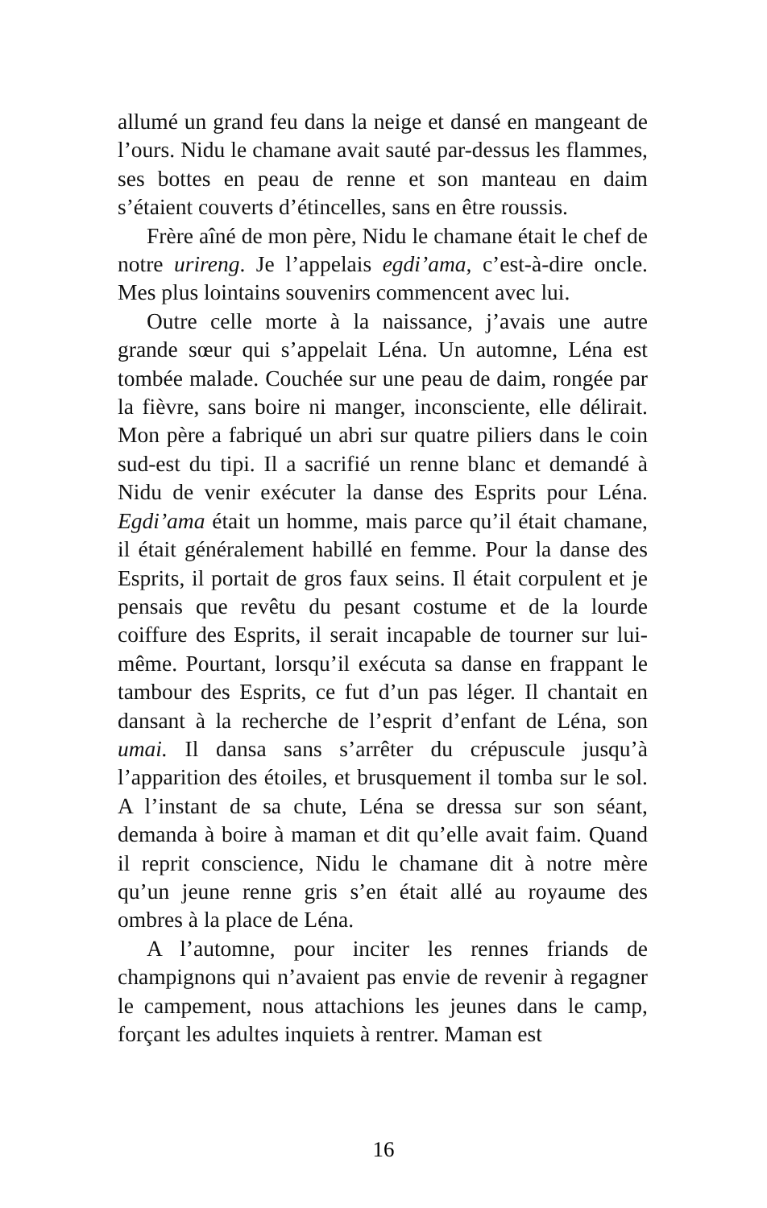allumé un grand feu dans la neige et dansé en mangeant de l’ours. Nidu le chamane avait sauté par-dessus les flammes, ses bottes en peau de renne et son manteau en daim s’étaient couverts d’étincelles, sans en être roussis.
Frère aîné de mon père, Nidu le chamane était le chef de notre urireng. Je l’appelais egdi’ama, c’est-à-dire oncle. Mes plus lointains souvenirs commencent avec lui.
Outre celle morte à la naissance, j’avais une autre grande sœur qui s’appelait Léna. Un automne, Léna est tombée malade. Couchée sur une peau de daim, rongée par la fièvre, sans boire ni manger, inconsciente, elle délirait. Mon père a fabriqué un abri sur quatre piliers dans le coin sud-est du tipi. Il a sacrifié un renne blanc et demandé à Nidu de venir exécuter la danse des Esprits pour Léna. Egdi’ama était un homme, mais parce qu’il était chamane, il était généralement habillé en femme. Pour la danse des Esprits, il portait de gros faux seins. Il était corpulent et je pensais que revêtu du pesant costume et de la lourde coiffure des Esprits, il serait incapable de tourner sur lui-même. Pourtant, lorsqu’il exécuta sa danse en frappant le tambour des Esprits, ce fut d’un pas léger. Il chantait en dansant à la recherche de l’esprit d’enfant de Léna, son umai. Il dansa sans s’arrêter du crépuscule jusqu’à l’apparition des étoiles, et brusquement il tomba sur le sol. A l’instant de sa chute, Léna se dressa sur son séant, demanda à boire à maman et dit qu’elle avait faim. Quand il reprit conscience, Nidu le chamane dit à notre mère qu’un jeune renne gris s’en était allé au royaume des ombres à la place de Léna.
A l’automne, pour inciter les rennes friands de champignons qui n’avaient pas envie de revenir à regagner le campement, nous attachions les jeunes dans le camp, forçant les adultes inquiets à rentrer. Maman est
16